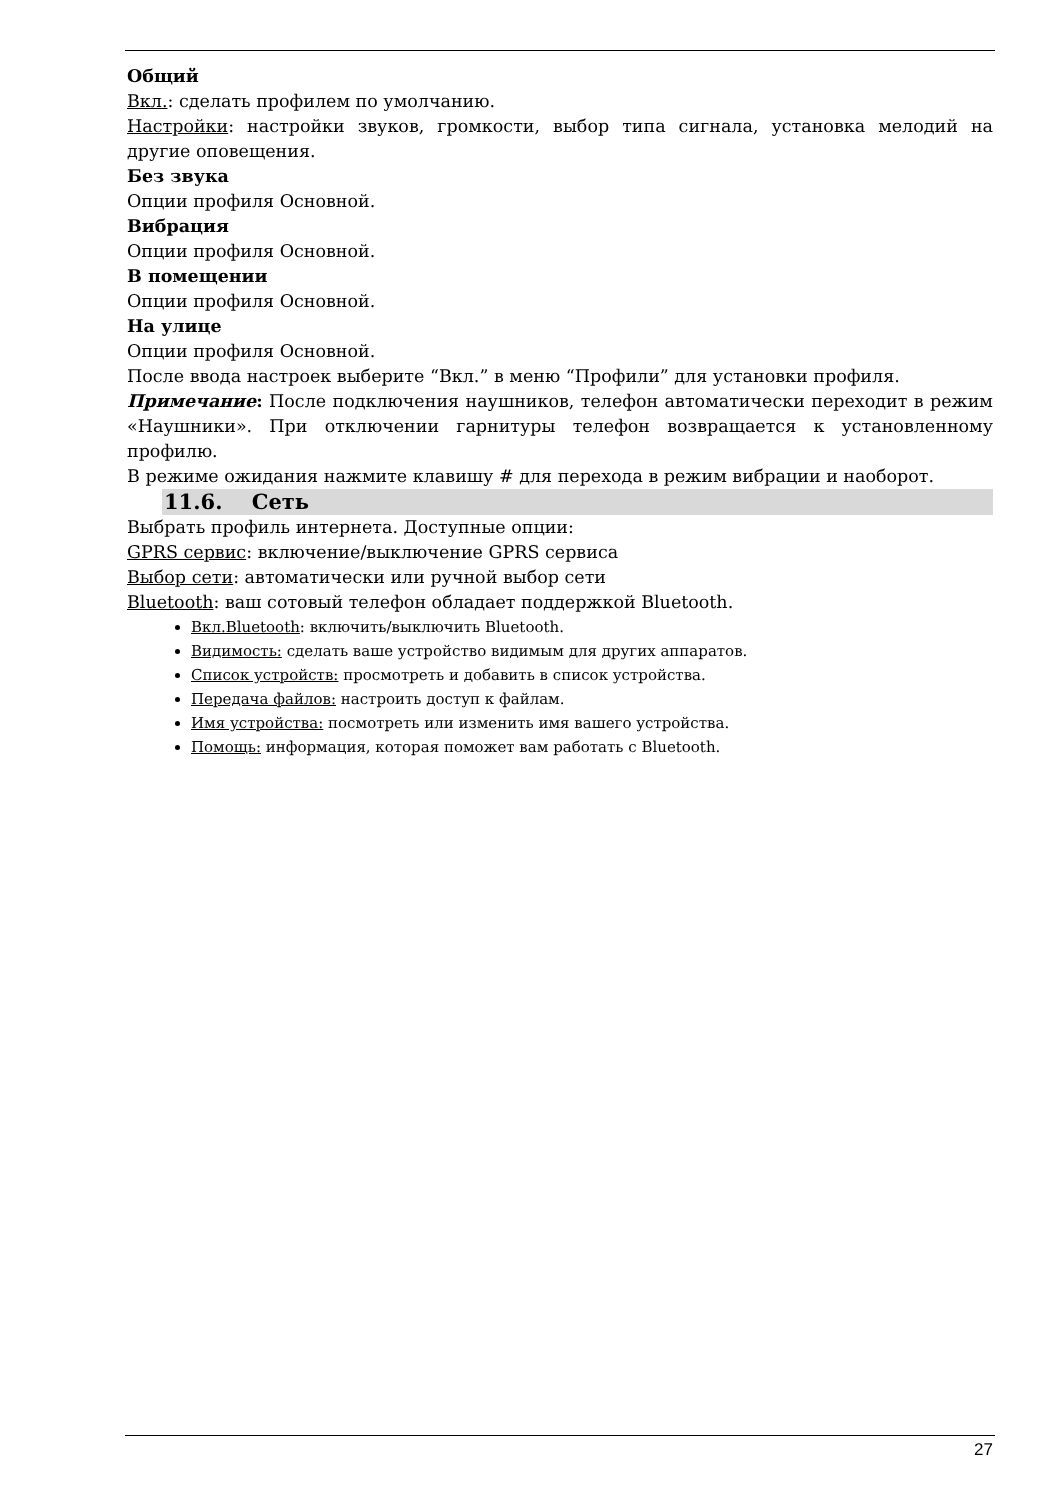Общий
Вкл.: сделать профилем по умолчанию.
Настройки: настройки звуков, громкости, выбор типа сигнала, установка мелодий на другие оповещения.
Без звука
Опции профиля Основной.
Вибрация
Опции профиля Основной.
В помещении
Опции профиля Основной.
На улице
Опции профиля Основной.
После ввода настроек выберите “Вкл.” в меню “Профили” для установки профиля.
Примечание: После подключения наушников, телефон автоматически переходит в режим «Наушники». При отключении гарнитуры телефон возвращается к установленному профилю.
В режиме ожидания нажмите клавишу # для перехода в режим вибрации и наоборот.
11.6. Сеть
Выбрать профиль интернета. Доступные опции:
GPRS сервис: включение/выключение GPRS сервиса
Выбор сети: автоматически или ручной выбор сети
Bluetooth: ваш сотовый телефон обладает поддержкой Bluetooth.
Вкл.Bluetooth: включить/выключить Bluetooth.
Видимость: сделать ваше устройство видимым для других аппаратов.
Список устройств: просмотреть и добавить в список устройства.
Передача файлов: настроить доступ к файлам.
Имя устройства: посмотреть или изменить имя вашего устройства.
Помощь: информация, которая поможет вам работать с Bluetooth.
27